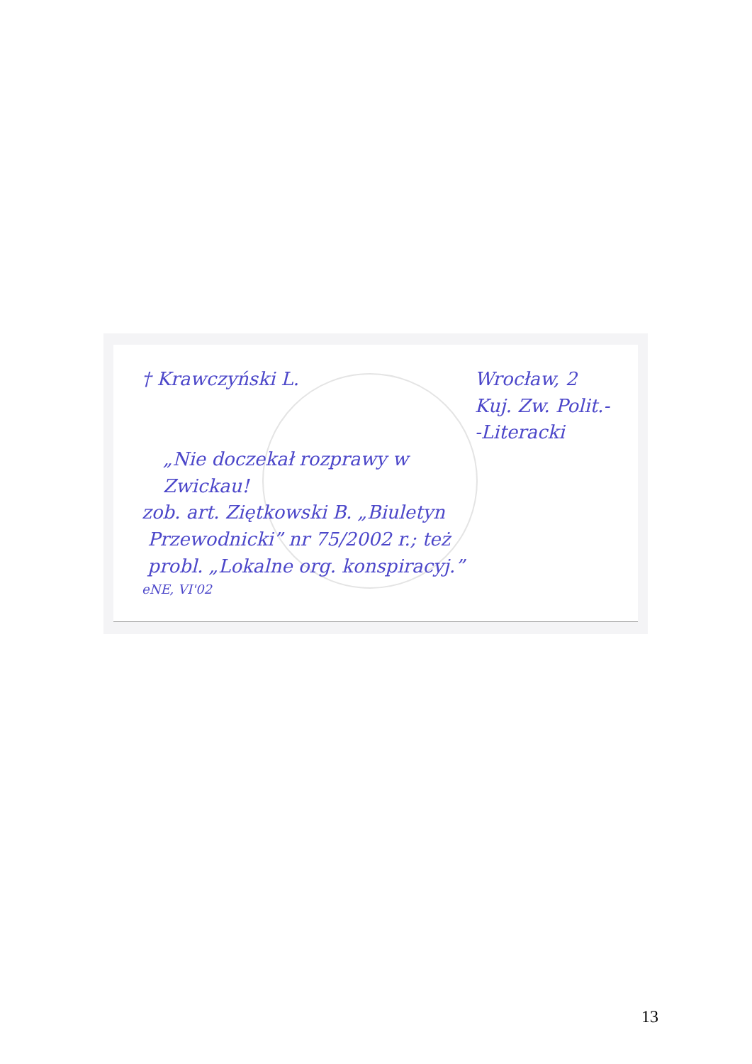† Krawczyński L. Wrocław, 2
Kuj. Zw. Polit.-
-Literacki
„Nie doczekał rozprawy w
Zwickau!
zob. art. Ziętkowski B. „Biuletyn
Przewodnicki” nr 75/2002 r.; też
probl. „Lokalne org. konspiracyj.”
eNE, VI'02
13